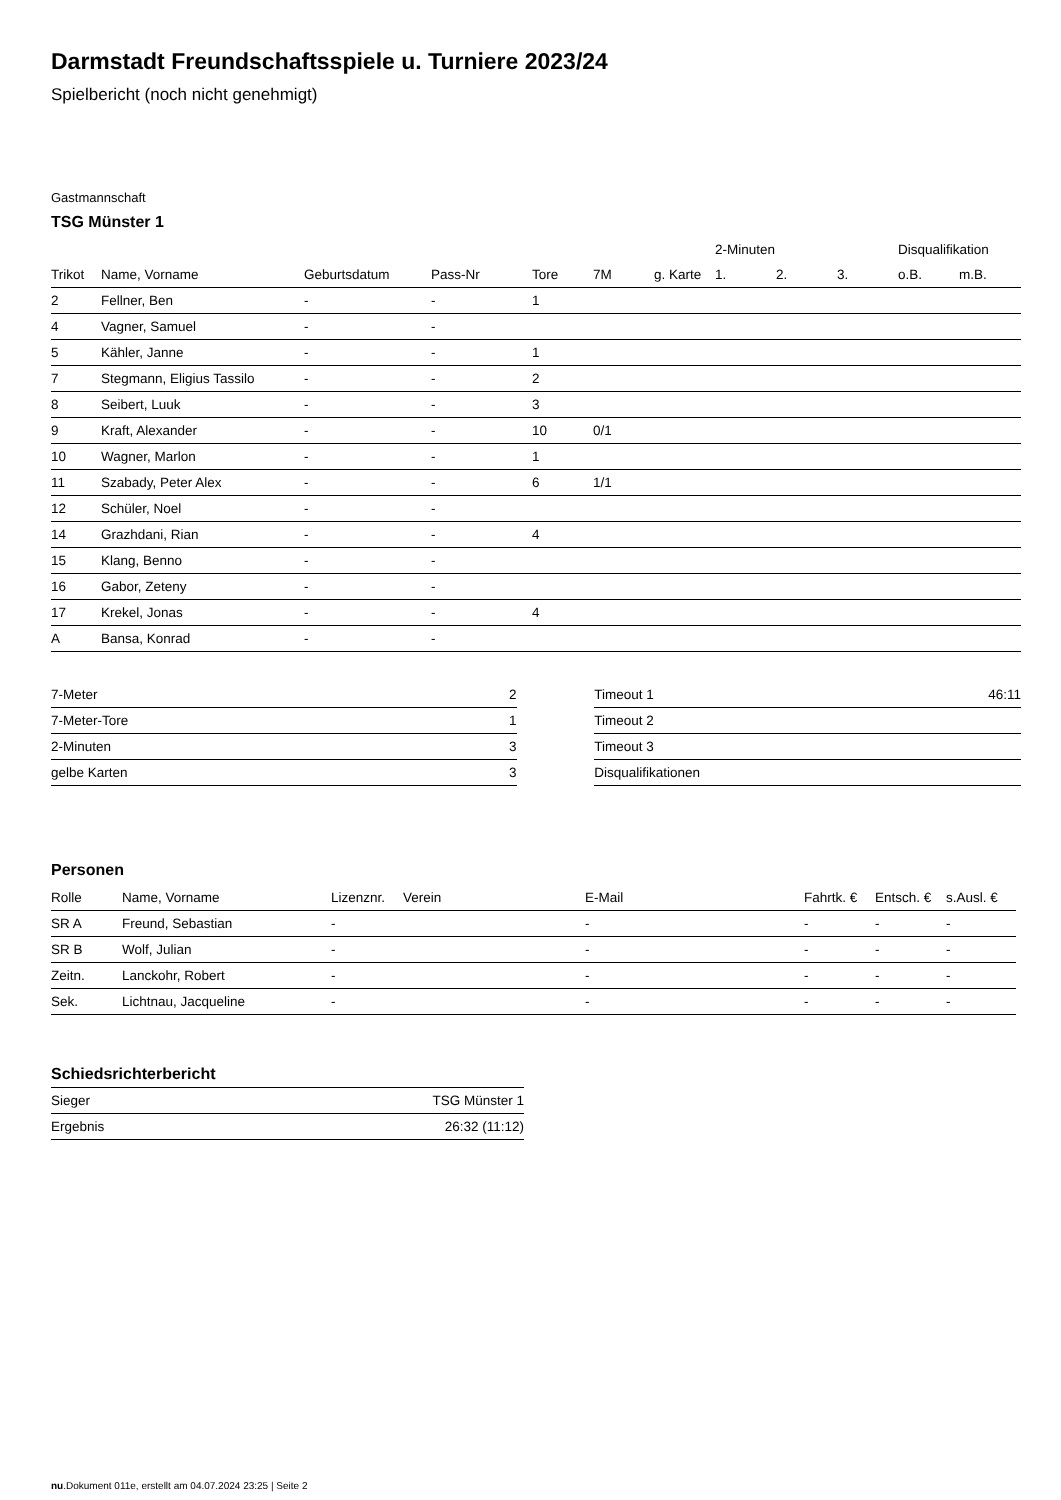Darmstadt Freundschaftsspiele u. Turniere 2023/24
Spielbericht (noch nicht genehmigt)
Gastmannschaft
TSG Münster 1
| | | | | | | | 2-Minuten | | | Disqualifikation | |
| --- | --- | --- | --- | --- | --- | --- | --- | --- | --- | --- | --- |
| Trikot | Name, Vorname | Geburtsdatum | Pass-Nr | Tore | 7M | g. Karte | 1. | 2. | 3. | o.B. | m.B. |
| 2 | Fellner, Ben | - | - | 1 | | | | | | | |
| 4 | Vagner, Samuel | - | - | | | | | | | | |
| 5 | Kähler, Janne | - | - | 1 | | | | | | | |
| 7 | Stegmann, Eligius Tassilo | - | - | 2 | | | | | | | |
| 8 | Seibert, Luuk | - | - | 3 | | | | | | | |
| 9 | Kraft, Alexander | - | - | 10 | 0/1 | | | | | | |
| 10 | Wagner, Marlon | - | - | 1 | | | | | | | |
| 11 | Szabady, Peter Alex | - | - | 6 | 1/1 | | | | | | |
| 12 | Schüler, Noel | - | - | | | | | | | | |
| 14 | Grazhdani, Rian | - | - | 4 | | | | | | | |
| 15 | Klang, Benno | - | - | | | | | | | | |
| 16 | Gabor, Zeteny | - | - | | | | | | | | |
| 17 | Krekel, Jonas | - | - | 4 | | | | | | | |
| A | Bansa, Konrad | - | - | | | | | | | | |
| 7-Meter | 2 |
| 7-Meter-Tore | 1 |
| 2-Minuten | 3 |
| gelbe Karten | 3 |
| Timeout 1 | 46:11 |
| Timeout 2 | |
| Timeout 3 | |
| Disqualifikationen | |
Personen
| Rolle | Name, Vorname | Lizenznr. | Verein | E-Mail | Fahrtk. € | Entsch. € | s.Ausl. € |
| --- | --- | --- | --- | --- | --- | --- | --- |
| SR A | Freund, Sebastian | - | | - | - | - | - |
| SR B | Wolf, Julian | - | | - | - | - | - |
| Zeitn. | Lanckohr, Robert | - | | - | - | - | - |
| Sek. | Lichtnau, Jacqueline | - | | - | - | - | - |
Schiedsrichterbericht
| Sieger | TSG Münster 1 |
| Ergebnis | 26:32 (11:12) |
nu.Dokument 011e, erstellt am 04.07.2024 23:25 | Seite 2